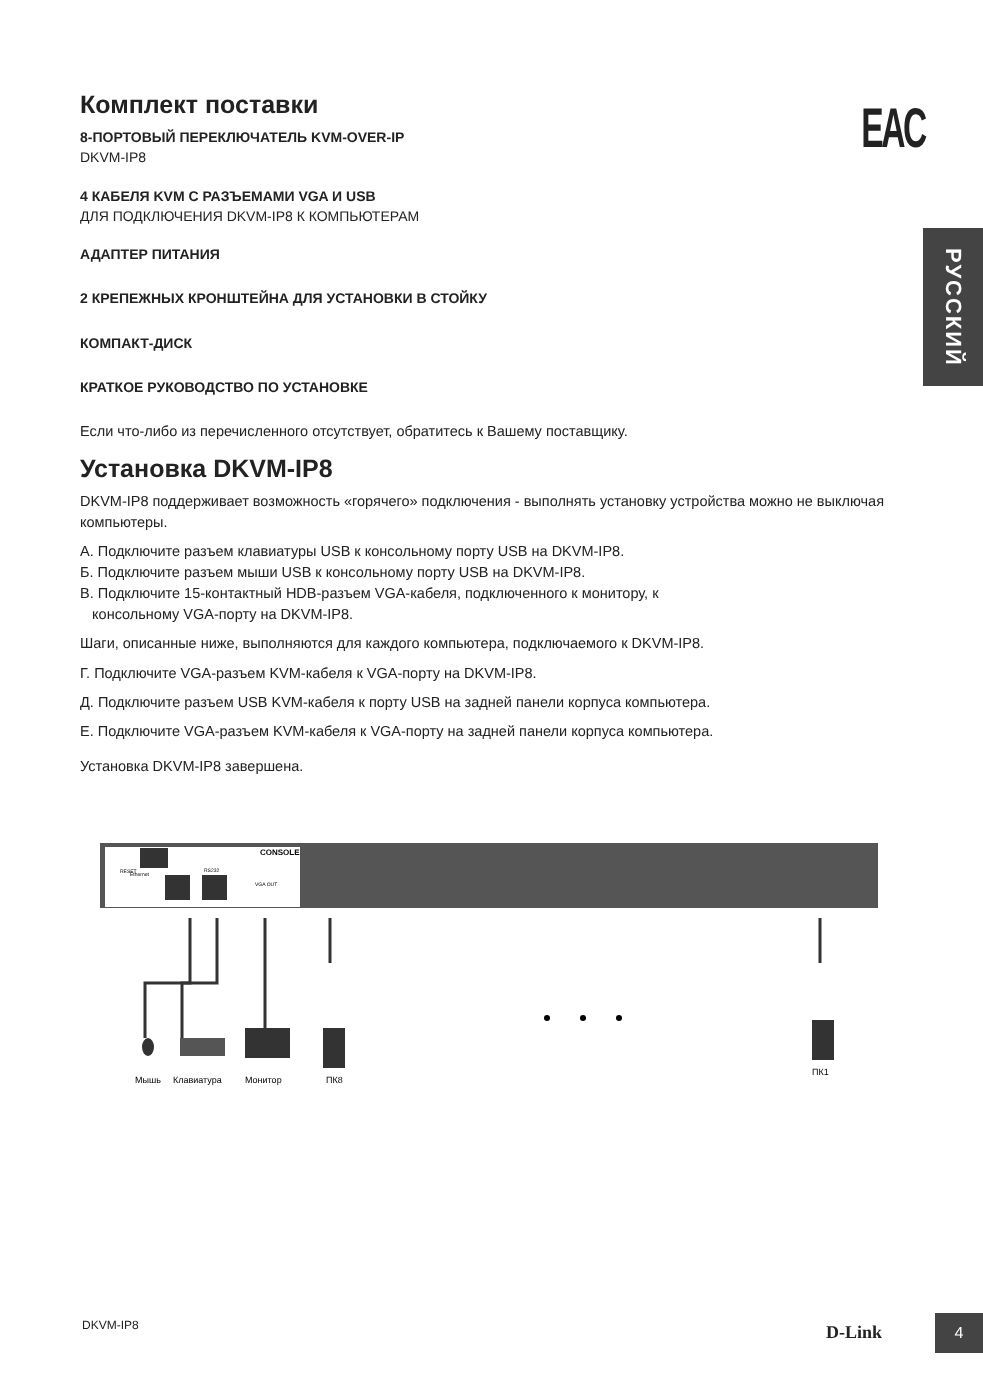EAC
РУССКИЙ
Комплект поставки
8-ПОРТОВЫЙ ПЕРЕКЛЮЧАТЕЛЬ KVM-OVER-IP
DKVM-IP8
4 КАБЕЛЯ KVM С РАЗЪЕМАМИ VGA И USB
ДЛЯ ПОДКЛЮЧЕНИЯ DKVM-IP8 К КОМПЬЮТЕРАМ
АДАПТЕР ПИТАНИЯ
2 КРЕПЕЖНЫХ КРОНШТЕЙНА ДЛЯ УСТАНОВКИ В СТОЙКУ
КОМПАКТ-ДИСК
КРАТКОЕ РУКОВОДСТВО ПО УСТАНОВКЕ
Если что-либо из перечисленного отсутствует, обратитесь к Вашему поставщику.
Установка DKVM-IP8
DKVM-IP8 поддерживает возможность «горячего» подключения - выполнять установку устройства можно не выключая компьютеры.
A. Подключите разъем клавиатуры USB к консольному порту USB на DKVM-IP8.
Б. Подключите разъем мыши USB к консольному порту USB на DKVM-IP8.
В. Подключите 15-контактный HDB-разъем VGA-кабеля, подключенного к монитору, к
консольному VGA-порту на DKVM-IP8.
Шаги, описанные ниже, выполняются для каждого компьютера, подключаемого к DKVM-IP8.
Г. Подключите VGA-разъем KVM-кабеля к VGA-порту на DKVM-IP8.
Д. Подключите разъем USB KVM-кабеля к порту USB на задней панели корпуса компьютера.
Е. Подключите VGA-разъем KVM-кабеля к VGA-порту на задней панели корпуса компьютера.
Установка DKVM-IP8 завершена.
CONSOLE
Ethernet
RESET
VGA OUT
RS232
Мышь
Клавиатура
Монитор
ПК8
ПК1
DKVM-IP8 D-Link 4